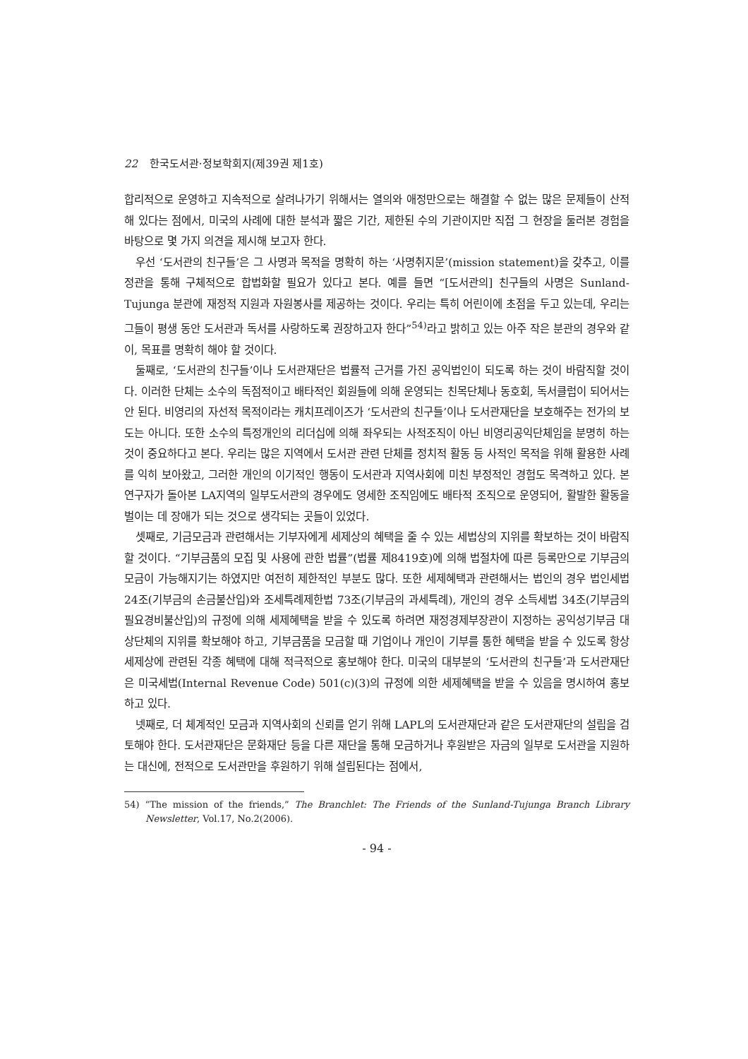22 한국도서관·정보학회지(제39권 제1호)
합리적으로 운영하고 지속적으로 살려나가기 위해서는 열의와 애정만으로는 해결할 수 없는 많은 문제들이 산적해 있다는 점에서, 미국의 사례에 대한 분석과 짧은 기간, 제한된 수의 기관이지만 직접 그 현장을 둘러본 경험을 바탕으로 몇 가지 의견을 제시해 보고자 한다.
우선 ‘도서관의 친구들’은 그 사명과 목적을 명확히 하는 ‘사명취지문’(mission statement)을 갖추고, 이를 정관을 통해 구체적으로 합법화할 필요가 있다고 본다. 예를 들면 “[도서관의] 친구들의 사명은 Sunland-Tujunga 분관에 재정적 지원과 자원봉사를 제공하는 것이다. 우리는 특히 어린이에 초점을 두고 있는데, 우리는 그들이 평생 동안 도서관과 독서를 사랑하도록 권장하고자 한다”<sup>54)</sup>라고 밝히고 있는 아주 작은 분관의 경우와 같이, 목표를 명확히 해야 할 것이다.
둘째로, ‘도서관의 친구들’이나 도서관재단은 법률적 근거를 가진 공익법인이 되도록 하는 것이 바람직할 것이다. 이러한 단체는 소수의 독점적이고 배타적인 회원들에 의해 운영되는 친목단체나 동호회, 독서클럽이 되어서는 안 된다. 비영리의 자선적 목적이라는 캐치프레이즈가 ‘도서관의 친구들’이나 도서관재단을 보호해주는 전가의 보도는 아니다. 또한 소수의 특정개인의 리더십에 의해 좌우되는 사적조직이 아닌 비영리공익단체임을 분명히 하는 것이 중요하다고 본다. 우리는 많은 지역에서 도서관 관련 단체를 정치적 활동 등 사적인 목적을 위해 활용한 사례를 익히 보아왔고, 그러한 개인의 이기적인 행동이 도서관과 지역사회에 미친 부정적인 경험도 목격하고 있다. 본 연구자가 돌아본 LA지역의 일부도서관의 경우에도 영세한 조직임에도 배타적 조직으로 운영되어, 활발한 활동을 벌이는 데 장애가 되는 것으로 생각되는 곳들이 있었다.
셋째로, 기금모금과 관련해서는 기부자에게 세제상의 혜택을 줄 수 있는 세법상의 지위를 확보하는 것이 바람직할 것이다. “기부금품의 모집 및 사용에 관한 법률”(법률 제8419호)에 의해 법절차에 따른 등록만으로 기부금의 모금이 가능해지기는 하였지만 여전히 제한적인 부분도 많다. 또한 세제혜택과 관련해서는 법인의 경우 법인세법 24조(기부금의 손금불산입)와 조세특례제한법 73조(기부금의 과세특례), 개인의 경우 소득세법 34조(기부금의 필요경비불산입)의 규정에 의해 세제혜택을 받을 수 있도록 하려면 재정경제부장관이 지정하는 공익성기부금 대상단체의 지위를 확보해야 하고, 기부금품을 모금할 때 기업이나 개인이 기부를 통한 혜택을 받을 수 있도록 항상 세제상에 관련된 각종 혜택에 대해 적극적으로 홍보해야 한다. 미국의 대부분의 ‘도서관의 친구들’과 도서관재단은 미국세법(Internal Revenue Code) 501(c)(3)의 규정에 의한 세제혜택을 받을 수 있음을 명시하여 홍보하고 있다.
넷째로, 더 체계적인 모금과 지역사회의 신뢰를 얻기 위해 LAPL의 도서관재단과 같은 도서관재단의 설립을 검토해야 한다. 도서관재단은 문화재단 등을 다른 재단을 통해 모금하거나 후원받은 자금의 일부로 도서관을 지원하는 대신에, 전적으로 도서관만을 후원하기 위해 설립된다는 점에서,
54) “The mission of the friends,” The Branchlet: The Friends of the Sunland-Tujunga Branch Library Newsletter, Vol.17, No.2(2006).
- 94 -